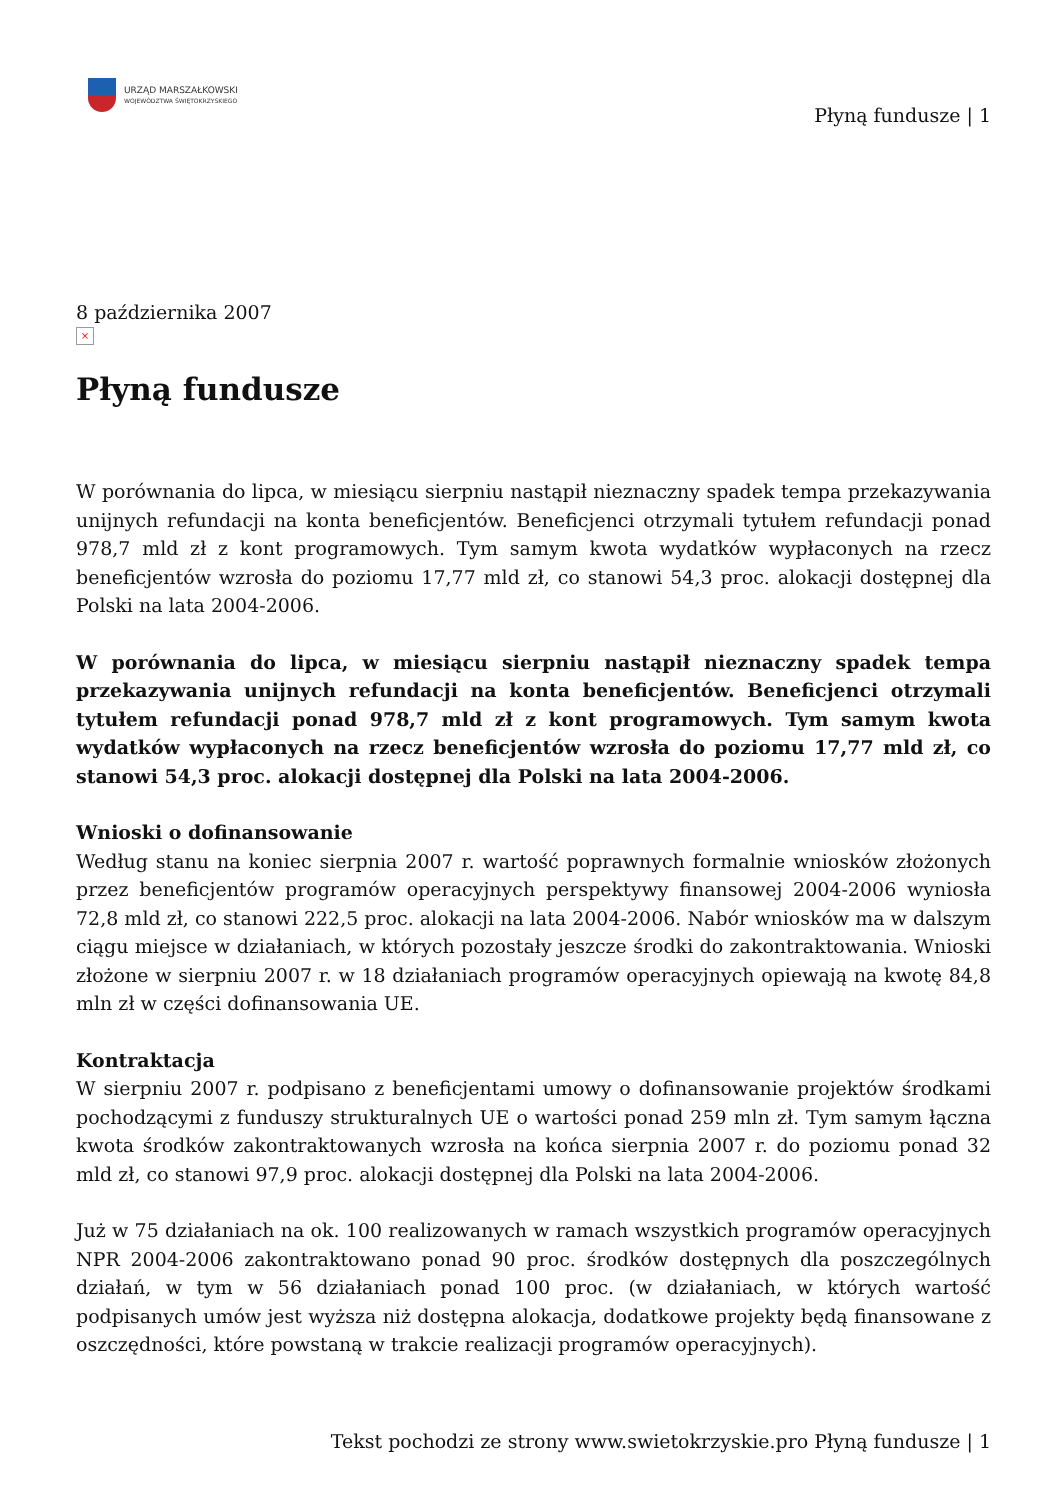URZĄD MARSZAŁKOWSKI
WOJEWÓDZTWA ŚWIĘTOKRZYSKIEGO
Płyną fundusze | 1
8 października 2007
×
Płyną fundusze
W porównania do lipca, w miesiącu sierpniu nastąpił nieznaczny spadek tempa przekazywania unijnych refundacji na konta beneficjentów. Beneficjenci otrzymali tytułem refundacji ponad 978,7 mld zł z kont programowych. Tym samym kwota wydatków wypłaconych na rzecz beneficjentów wzrosła do poziomu 17,77 mld zł, co stanowi 54,3 proc. alokacji dostępnej dla Polski na lata 2004-2006.
W porównania do lipca, w miesiącu sierpniu nastąpił nieznaczny spadek tempa przekazywania unijnych refundacji na konta beneficjentów. Beneficjenci otrzymali tytułem refundacji ponad 978,7 mld zł z kont programowych. Tym samym kwota wydatków wypłaconych na rzecz beneficjentów wzrosła do poziomu 17,77 mld zł, co stanowi 54,3 proc. alokacji dostępnej dla Polski na lata 2004-2006.
Wnioski o dofinansowanie
Według stanu na koniec sierpnia 2007 r. wartość poprawnych formalnie wniosków złożonych przez beneficjentów programów operacyjnych perspektywy finansowej 2004-2006 wyniosła 72,8 mld zł, co stanowi 222,5 proc. alokacji na lata 2004-2006. Nabór wniosków ma w dalszym ciągu miejsce w działaniach, w których pozostały jeszcze środki do zakontraktowania. Wnioski złożone w sierpniu 2007 r. w 18 działaniach programów operacyjnych opiewają na kwotę 84,8 mln zł w części dofinansowania UE.
Kontraktacja
W sierpniu 2007 r. podpisano z beneficjentami umowy o dofinansowanie projektów środkami pochodzącymi z funduszy strukturalnych UE o wartości ponad 259 mln zł. Tym samym łączna kwota środków zakontraktowanych wzrosła na końca sierpnia 2007 r. do poziomu ponad 32 mld zł, co stanowi 97,9 proc. alokacji dostępnej dla Polski na lata 2004-2006.
Już w 75 działaniach na ok. 100 realizowanych w ramach wszystkich programów operacyjnych NPR 2004-2006 zakontraktowano ponad 90 proc. środków dostępnych dla poszczególnych działań, w tym w 56 działaniach ponad 100 proc. (w działaniach, w których wartość podpisanych umów jest wyższa niż dostępna alokacja, dodatkowe projekty będą finansowane z oszczędności, które powstaną w trakcie realizacji programów operacyjnych).
Tekst pochodzi ze strony www.swietokrzyskie.pro Płyną fundusze | 1